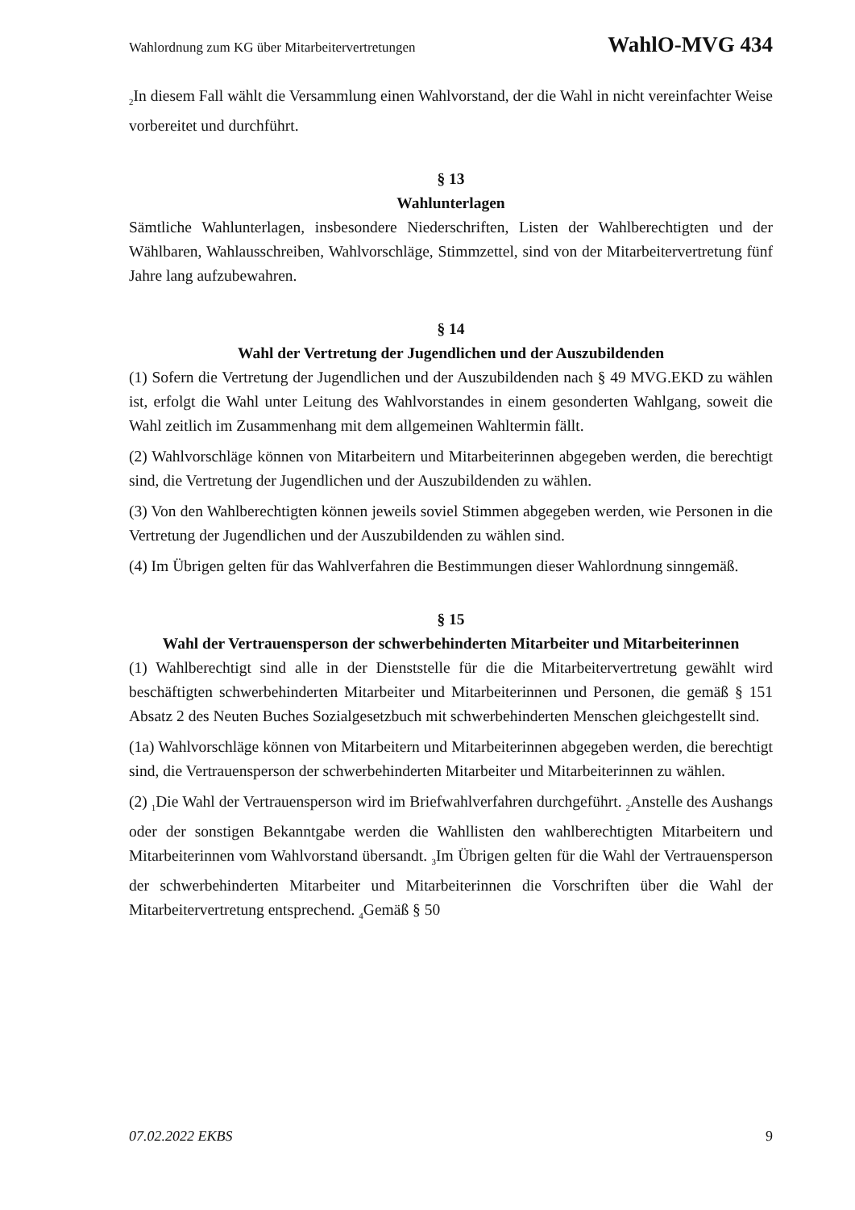Wahlordnung zum KG über Mitarbeitervertretungen WahlO-MVG 434
<sub>2</sub>In diesem Fall wählt die Versammlung einen Wahlvorstand, der die Wahl in nicht vereinfachter Weise vorbereitet und durchführt.
§ 13
Wahlunterlagen
Sämtliche Wahlunterlagen, insbesondere Niederschriften, Listen der Wahlberechtigten und der Wählbaren, Wahlausschreiben, Wahlvorschläge, Stimmzettel, sind von der Mitarbeitervertretung fünf Jahre lang aufzubewahren.
§ 14
Wahl der Vertretung der Jugendlichen und der Auszubildenden
(1) Sofern die Vertretung der Jugendlichen und der Auszubildenden nach § 49 MVG.EKD zu wählen ist, erfolgt die Wahl unter Leitung des Wahlvorstandes in einem gesonderten Wahlgang, soweit die Wahl zeitlich im Zusammenhang mit dem allgemeinen Wahltermin fällt.
(2) Wahlvorschläge können von Mitarbeitern und Mitarbeiterinnen abgegeben werden, die berechtigt sind, die Vertretung der Jugendlichen und der Auszubildenden zu wählen.
(3) Von den Wahlberechtigten können jeweils soviel Stimmen abgegeben werden, wie Personen in die Vertretung der Jugendlichen und der Auszubildenden zu wählen sind.
(4) Im Übrigen gelten für das Wahlverfahren die Bestimmungen dieser Wahlordnung sinngemäß.
§ 15
Wahl der Vertrauensperson der schwerbehinderten Mitarbeiter und Mitarbeiterinnen
(1) Wahlberechtigt sind alle in der Dienststelle für die die Mitarbeitervertretung gewählt wird beschäftigten schwerbehinderten Mitarbeiter und Mitarbeiterinnen und Personen, die gemäß § 151 Absatz 2 des Neuten Buches Sozialgesetzbuch mit schwerbehinderten Menschen gleichgestellt sind.
(1a) Wahlvorschläge können von Mitarbeitern und Mitarbeiterinnen abgegeben werden, die berechtigt sind, die Vertrauensperson der schwerbehinderten Mitarbeiter und Mitarbeiterinnen zu wählen.
(2) <sub>1</sub>Die Wahl der Vertrauensperson wird im Briefwahlverfahren durchgeführt. <sub>2</sub>Anstelle des Aushangs oder der sonstigen Bekanntgabe werden die Wahllisten den wahlberechtigten Mitarbeitern und Mitarbeiterinnen vom Wahlvorstand übersandt. <sub>3</sub>Im Übrigen gelten für die Wahl der Vertrauensperson der schwerbehinderten Mitarbeiter und Mitarbeiterinnen die Vorschriften über die Wahl der Mitarbeitervertretung entsprechend. <sub>4</sub>Gemäß § 50
07.02.2022 EKBS 9